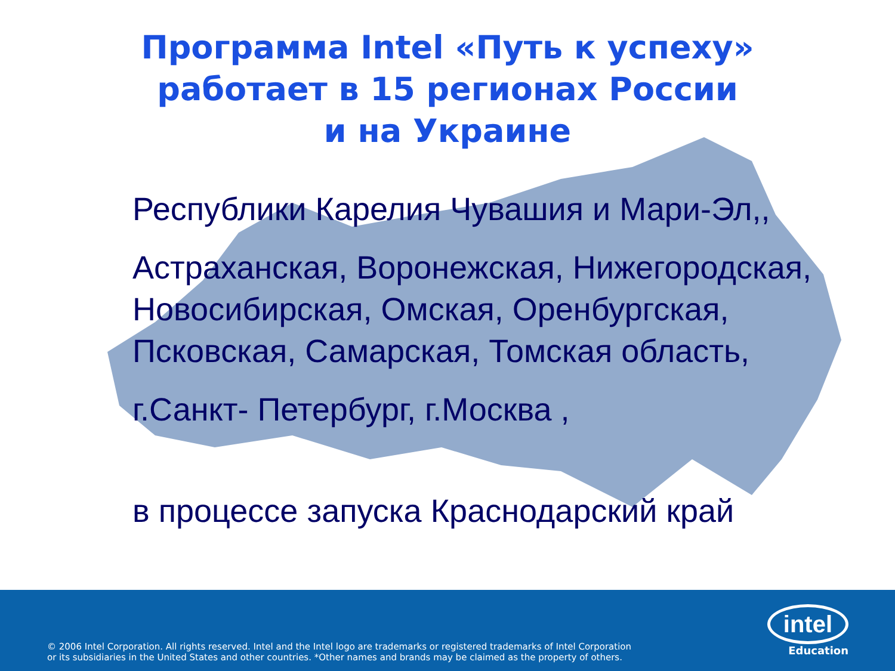Программа Intel «Путь к успеху»
работает в 15 регионах России
и на Украине
Республики Карелия Чувашия и Мари-Эл,,
Астраханская, Воронежская, Нижегородская, Новосибирская, Омская, Оренбургская, Псковская, Самарская, Томская область,
г.Санкт- Петербург, г.Москва ,
в процессе запуска Краснодарский край
© 2006 Intel Corporation. All rights reserved. Intel and the Intel logo are trademarks or registered trademarks of Intel Corporation
or its subsidiaries in the United States and other countries. *Other names and brands may be claimed as the property of others.
intel
Education